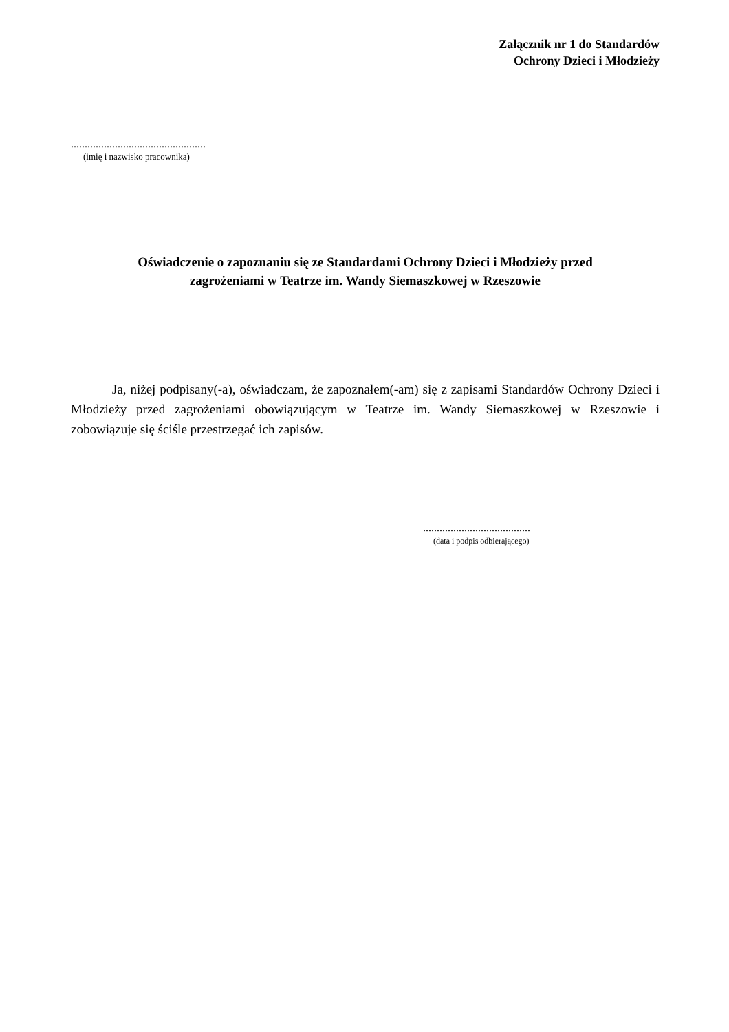Załącznik nr 1 do Standardów
Ochrony Dzieci i Młodzieży
.................................................
(imię i nazwisko pracownika)
Oświadczenie o zapoznaniu się ze Standardami Ochrony Dzieci i Młodzieży przed
zagrożeniami w Teatrze im. Wandy Siemaszkowej w Rzeszowie
Ja, niżej podpisany(-a), oświadczam, że zapoznałem(-am) się z zapisami Standardów Ochrony Dzieci i Młodzieży przed zagrożeniami obowiązującym w Teatrze im. Wandy Siemaszkowej w Rzeszowie i zobowiązuje się ściśle przestrzegać ich zapisów.
.......................................
(data i podpis odbierającego)